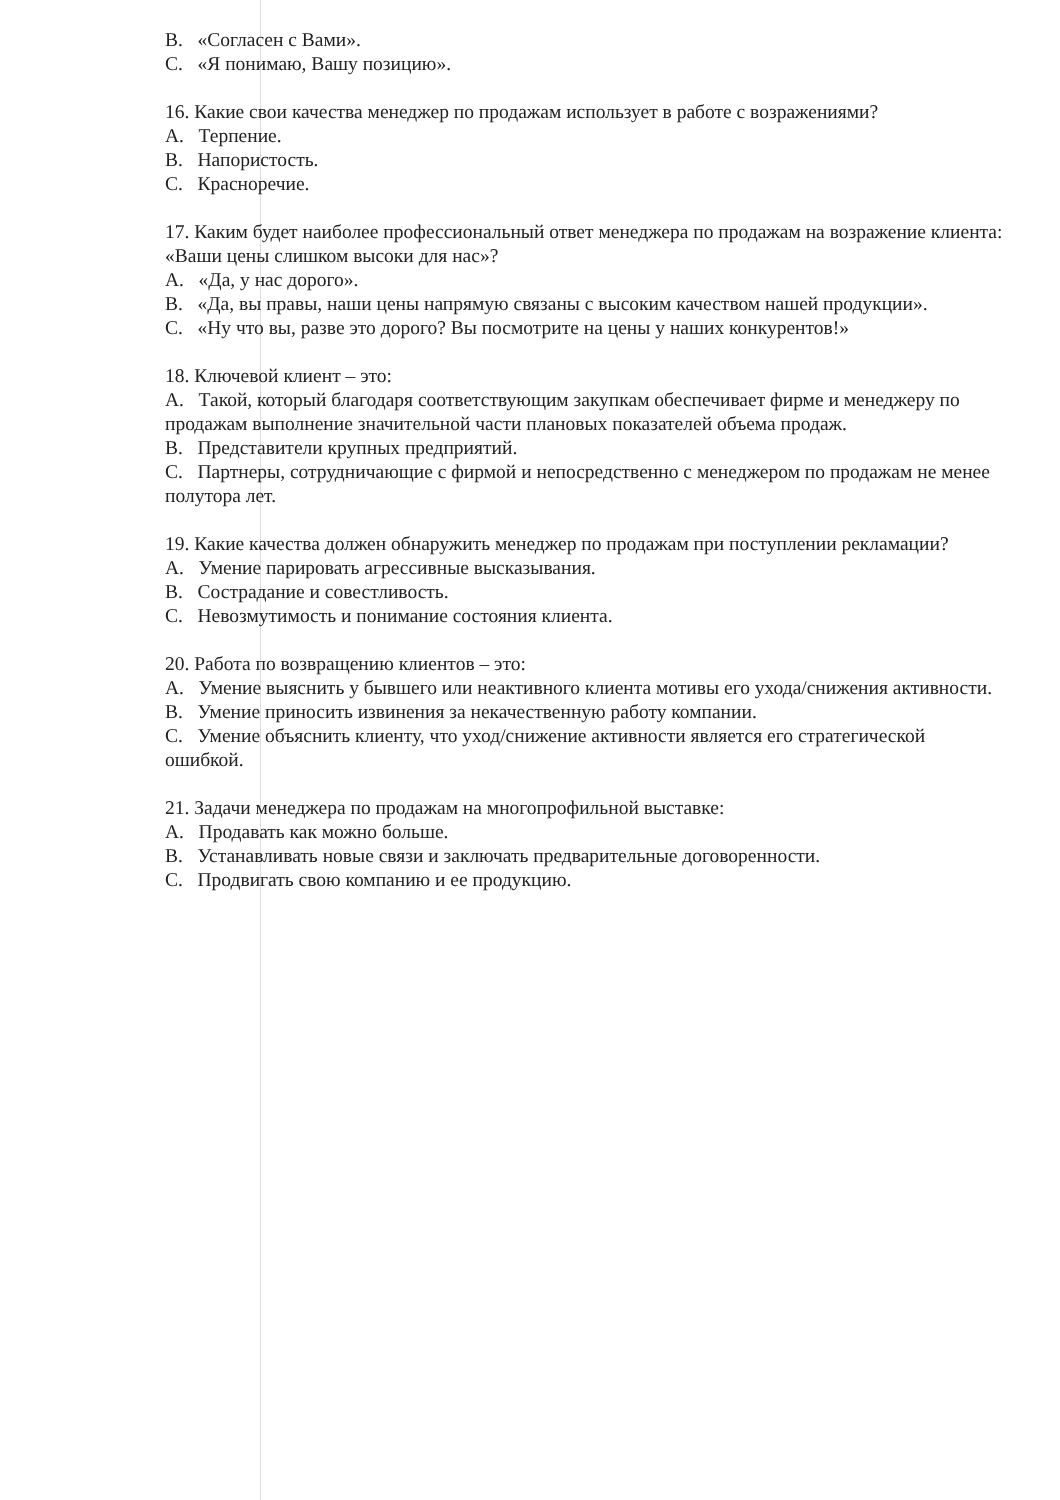B. «Согласен с Вами».
C. «Я понимаю, Вашу позицию».
16. Какие свои качества менеджер по продажам использует в работе с возражениями?
A. Терпение.
B. Напористость.
C. Красноречие.
17. Каким будет наиболее профессиональный ответ менеджера по продажам на возражение клиента: «Ваши цены слишком высоки для нас»?
A. «Да, у нас дорого».
B. «Да, вы правы, наши цены напрямую связаны с высоким качеством нашей продукции».
C. «Ну что вы, разве это дорого? Вы посмотрите на цены у наших конкурентов!»
18. Ключевой клиент – это:
A. Такой, который благодаря соответствующим закупкам обеспечивает фирме и менеджеру по продажам выполнение значительной части плановых показателей объема продаж.
B. Представители крупных предприятий.
C. Партнеры, сотрудничающие с фирмой и непосредственно с менеджером по продажам не менее полутора лет.
19. Какие качества должен обнаружить менеджер по продажам при поступлении рекламации?
A. Умение парировать агрессивные высказывания.
B. Сострадание и совестливость.
C. Невозмутимость и понимание состояния клиента.
20. Работа по возвращению клиентов – это:
A. Умение выяснить у бывшего или неактивного клиента мотивы его ухода/снижения активности.
B. Умение приносить извинения за некачественную работу компании.
C. Умение объяснить клиенту, что уход/снижение активности является его стратегической ошибкой.
21. Задачи менеджера по продажам на многопрофильной выставке:
A. Продавать как можно больше.
B. Устанавливать новые связи и заключать предварительные договоренности.
C. Продвигать свою компанию и ее продукцию.